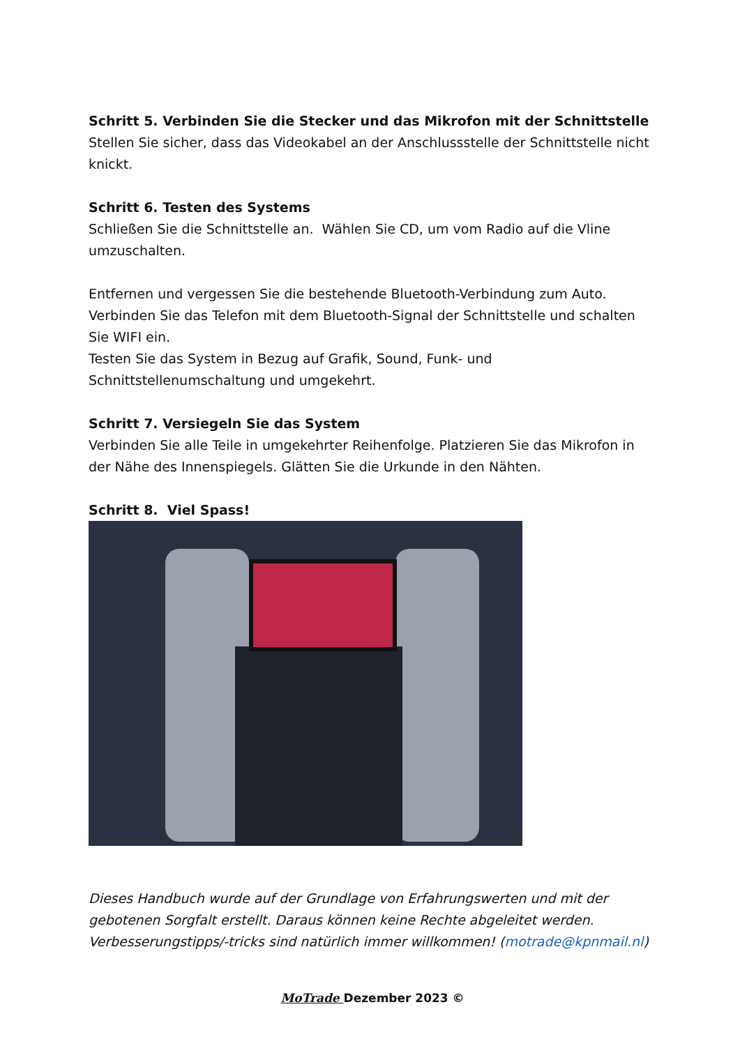Schritt 5. Verbinden Sie die Stecker und das Mikrofon mit der Schnittstelle
Stellen Sie sicher, dass das Videokabel an der Anschlussstelle der Schnittstelle nicht knickt.
Schritt 6. Testen des Systems
Schließen Sie die Schnittstelle an. Wählen Sie CD, um vom Radio auf die Vline umzuschalten.
Entfernen und vergessen Sie die bestehende Bluetooth-Verbindung zum Auto. Verbinden Sie das Telefon mit dem Bluetooth-Signal der Schnittstelle und schalten Sie WIFI ein.
Testen Sie das System in Bezug auf Grafik, Sound, Funk- und Schnittstellenumschaltung und umgekehrt.
Schritt 7. Versiegeln Sie das System
Verbinden Sie alle Teile in umgekehrter Reihenfolge. Platzieren Sie das Mikrofon in der Nähe des Innenspiegels. Glätten Sie die Urkunde in den Nähten.
Schritt 8. Viel Spass!
Dieses Handbuch wurde auf der Grundlage von Erfahrungswerten und mit der gebotenen Sorgfalt erstellt. Daraus können keine Rechte abgeleitet werden. Verbesserungstipps/-tricks sind natürlich immer willkommen! (motrade@kpnmail.nl)
MoTrade Dezember 2023 ©